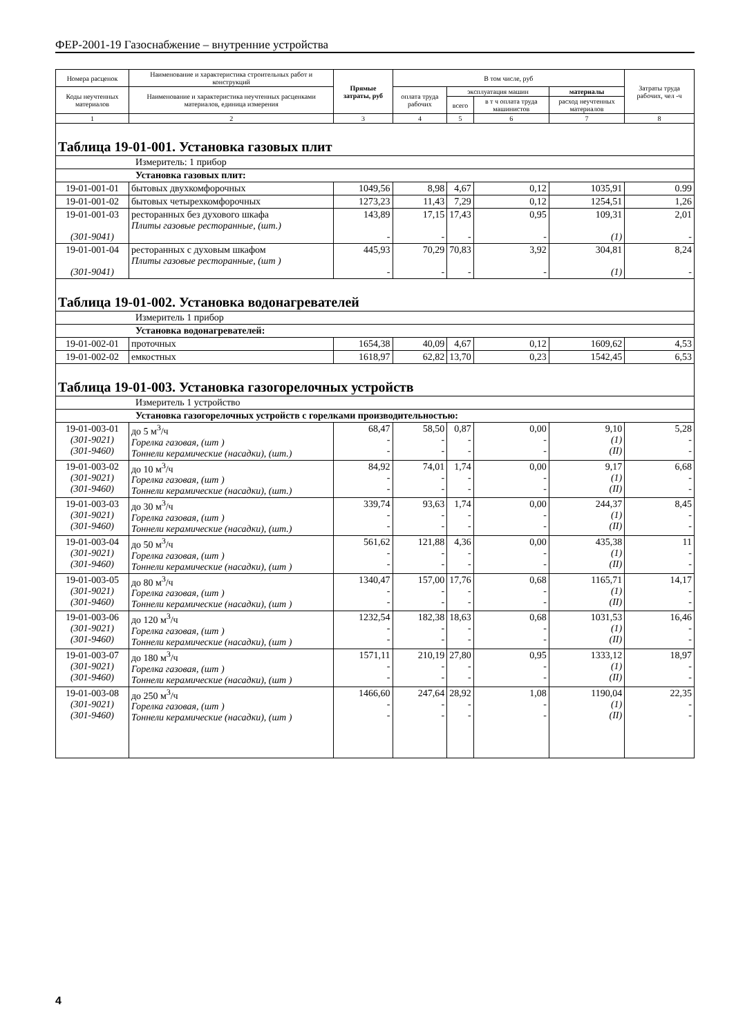ФЕР-2001-19 Газоснабжение – внутренние устройства
| Номера расценок | Наименование и характеристика строительных работ и конструкций | Прямые затраты, руб | В том числе, руб | | | | Затраты труда рабочих, чел -ч |
| --- | --- | --- | --- | --- | --- | --- | --- |
| Коды неучтенных материалов | Наименование и характеристика неучтенных расценками материалов, единица измерения | | оплата труда рабочих | эксплуатация машин | | материалы | |
| | | | | всего | в т ч оплата труда машинистов | расход неучтенных материалов | |
| 1 | 2 | 3 | 4 | 5 | 6 | 7 | 8 |
| Таблица 19-01-001. Установка газовых плит | | | | | | | |
| Измеритель: 1 прибор | | | | | | | |
| Установка газовых плит: | | | | | | | |
| 19-01-001-01 | бытовых двухкомфорочных | 1049,56 | 8,98 | 4,67 | 0,12 | 1035,91 | 0.99 |
| 19-01-001-02 | бытовых четырехкомфорочных | 1273,23 | 11,43 | 7,29 | 0,12 | 1254,51 | 1,26 |
| 19-01-001-03 (301-9041) | ресторанных без духового шкафа Плиты газовые ресторанные, (шт.) | 143,89 - | 17,15 - | 17,43 - | 0,95 - | 109,31 (1) | 2,01 - |
| 19-01-001-04 (301-9041) | ресторанных с духовым шкафом Плиты газовые ресторанные, (шт ) | 445,93 - | 70,29 - | 70,83 - | 3,92 - | 304,81 (1) | 8,24 - |
| Таблица 19-01-002. Установка водонагревателей | | | | | | | |
| Измеритель 1 прибор | | | | | | | |
| Установка водонагревателей: | | | | | | | |
| 19-01-002-01 | проточных | 1654,38 | 40,09 | 4,67 | 0,12 | 1609,62 | 4,53 |
| 19-01-002-02 | емкостных | 1618,97 | 62,82 | 13,70 | 0,23 | 1542,45 | 6,53 |
| Таблица 19-01-003. Установка газогорелочных устройств | | | | | | | |
| Измеритель 1 устройство | | | | | | | |
| Установка газогорелочных устройств с горелками производительностью: | | | | | | | |
| 19-01-003-01 (301-9021) (301-9460) | до 5 м<sup>3</sup>/ч Горелка газовая, (шт ) Тоннели керамические (насадки), (шт.) | 68,47 - - | 58,50 - - | 0,87 - - | 0,00 - - | 9,10 (1) (II) | 5,28 - - |
| 19-01-003-02 (301-9021) (301-9460) | до 10 м<sup>3</sup>/ч Горелка газовая, (шт ) Тоннели керамические (насадки), (шт.) | 84,92 - - | 74,01 - - | 1,74 - - | 0,00 - - | 9,17 (1) (II) | 6,68 - - |
| 19-01-003-03 (301-9021) (301-9460) | до 30 м<sup>3</sup>/ч Горелка газовая, (шт ) Тоннели керамические (насадки), (шт.) | 339,74 - - | 93,63 - - | 1,74 - - | 0,00 - - | 244,37 (1) (II) | 8,45 - - |
| 19-01-003-04 (301-9021) (301-9460) | до 50 м<sup>3</sup>/ч Горелка газовая, (шт ) Тоннели керамические (насадки), (шт ) | 561,62 - - | 121,88 - - | 4,36 - - | 0,00 - - | 435,38 (1) (II) | 11 - - |
| 19-01-003-05 (301-9021) (301-9460) | до 80 м<sup>3</sup>/ч Горелка газовая, (шт ) Тоннели керамические (насадки), (шт ) | 1340,47 - - | 157,00 - - | 17,76 - - | 0,68 - - | 1165,71 (1) (II) | 14,17 - - |
| 19-01-003-06 (301-9021) (301-9460) | до 120 м<sup>3</sup>/ч Горелка газовая, (шт ) Тоннели керамические (насадки), (шт ) | 1232,54 - - | 182,38 - - | 18,63 - - | 0,68 - - | 1031,53 (1) (II) | 16,46 - - |
| 19-01-003-07 (301-9021) (301-9460) | до 180 м<sup>3</sup>/ч Горелка газовая, (шт ) Тоннели керамические (насадки), (шт ) | 1571,11 - - | 210,19 - - | 27,80 - - | 0,95 - - | 1333,12 (1) (II) | 18,97 - - |
| 19-01-003-08 (301-9021) (301-9460) | до 250 м<sup>3</sup>/ч Горелка газовая, (шт ) Тоннели керамические (насадки), (шт ) | 1466,60 - - | 247,64 - - | 28,92 - - | 1,08 - - | 1190,04 (1) (II) | 22,35 - - |
4